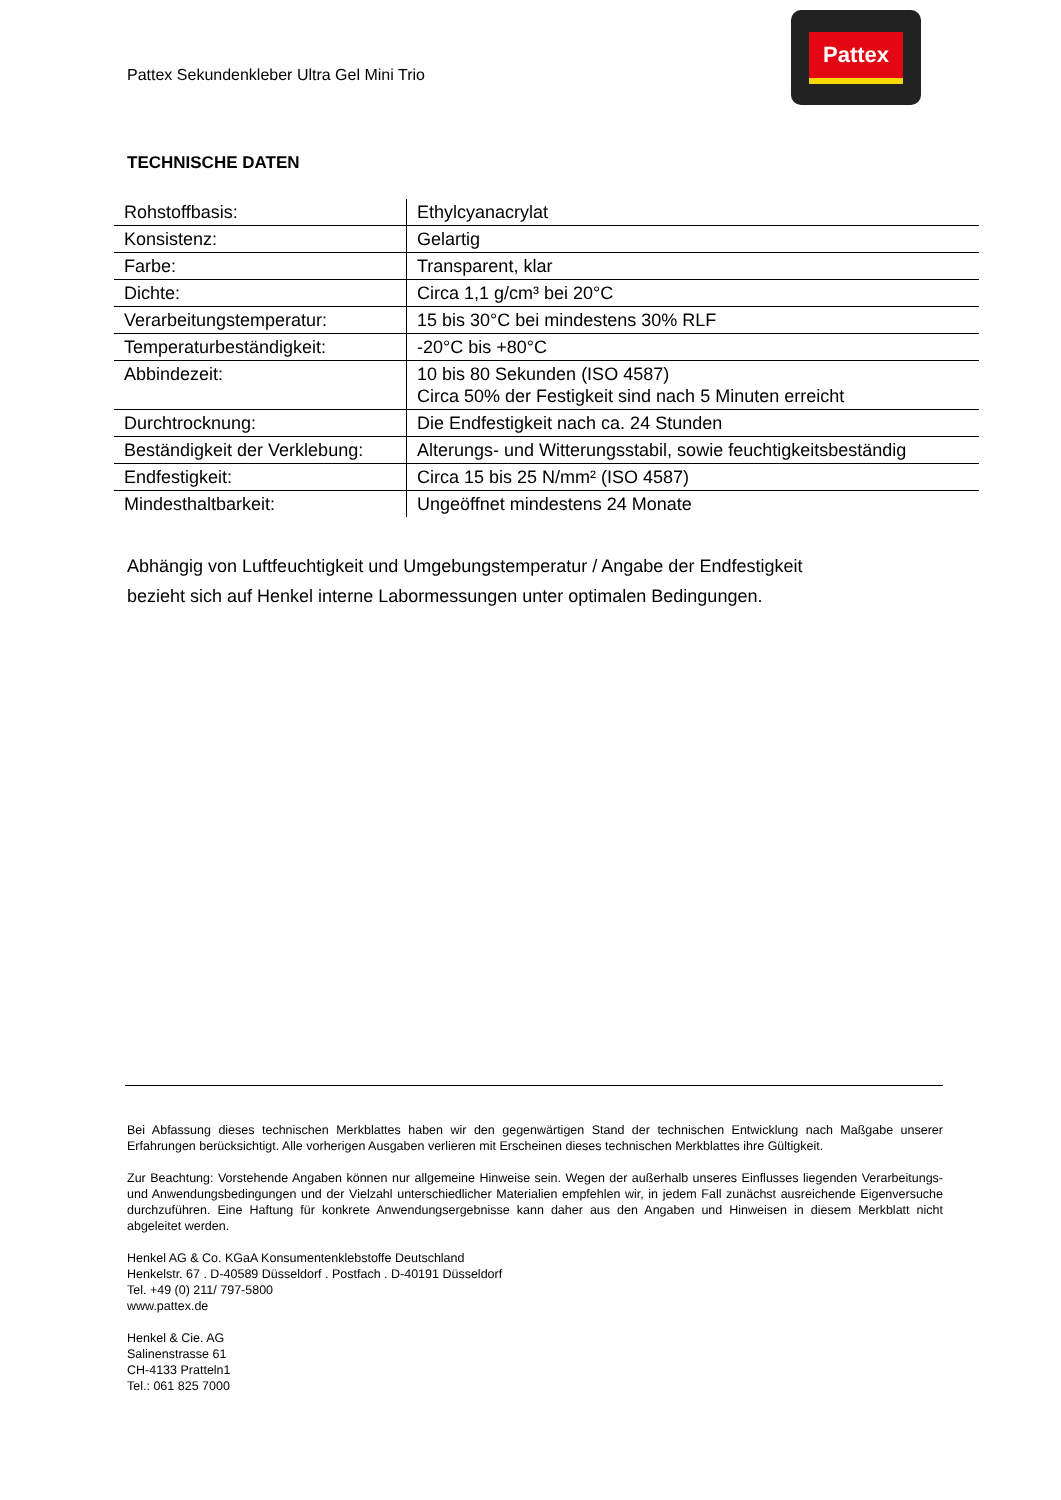Pattex Sekundenkleber Ultra Gel Mini Trio
Pattex
TECHNISCHE DATEN
| Rohstoffbasis: | Ethylcyanacrylat |
| Konsistenz: | Gelartig |
| Farbe: | Transparent, klar |
| Dichte: | Circa 1,1 g/cm³ bei 20°C |
| Verarbeitungstemperatur: | 15 bis 30°C bei mindestens 30% RLF |
| Temperaturbeständigkeit: | -20°C bis +80°C |
| Abbindezeit: | 10 bis 80 Sekunden (ISO 4587) Circa 50% der Festigkeit sind nach 5 Minuten erreicht |
| Durchtrocknung: | Die Endfestigkeit nach ca. 24 Stunden |
| Beständigkeit der Verklebung: | Alterungs- und Witterungsstabil, sowie feuchtigkeitsbeständig |
| Endfestigkeit: | Circa 15 bis 25 N/mm² (ISO 4587) |
| Mindesthaltbarkeit: | Ungeöffnet mindestens 24 Monate |
Abhängig von Luftfeuchtigkeit und Umgebungstemperatur / Angabe der Endfestigkeit
bezieht sich auf Henkel interne Labormessungen unter optimalen Bedingungen.
Bei Abfassung dieses technischen Merkblattes haben wir den gegenwärtigen Stand der technischen Entwicklung nach Maßgabe unserer Erfahrungen berücksichtigt. Alle vorherigen Ausgaben verlieren mit Erscheinen dieses technischen Merkblattes ihre Gültigkeit.
Zur Beachtung: Vorstehende Angaben können nur allgemeine Hinweise sein. Wegen der außerhalb unseres Einflusses liegenden Verarbeitungs- und Anwendungsbedingungen und der Vielzahl unterschiedlicher Materialien empfehlen wir, in jedem Fall zunächst ausreichende Eigenversuche durchzuführen. Eine Haftung für konkrete Anwendungsergebnisse kann daher aus den Angaben und Hinweisen in diesem Merkblatt nicht abgeleitet werden.
Henkel AG & Co. KGaA Konsumentenklebstoffe Deutschland
Henkelstr. 67 . D-40589 Düsseldorf . Postfach . D-40191 Düsseldorf
Tel. +49 (0) 211/ 797-5800
www.pattex.de
Henkel & Cie. AG
Salinenstrasse 61
CH-4133 Pratteln1
Tel.: 061 825 7000